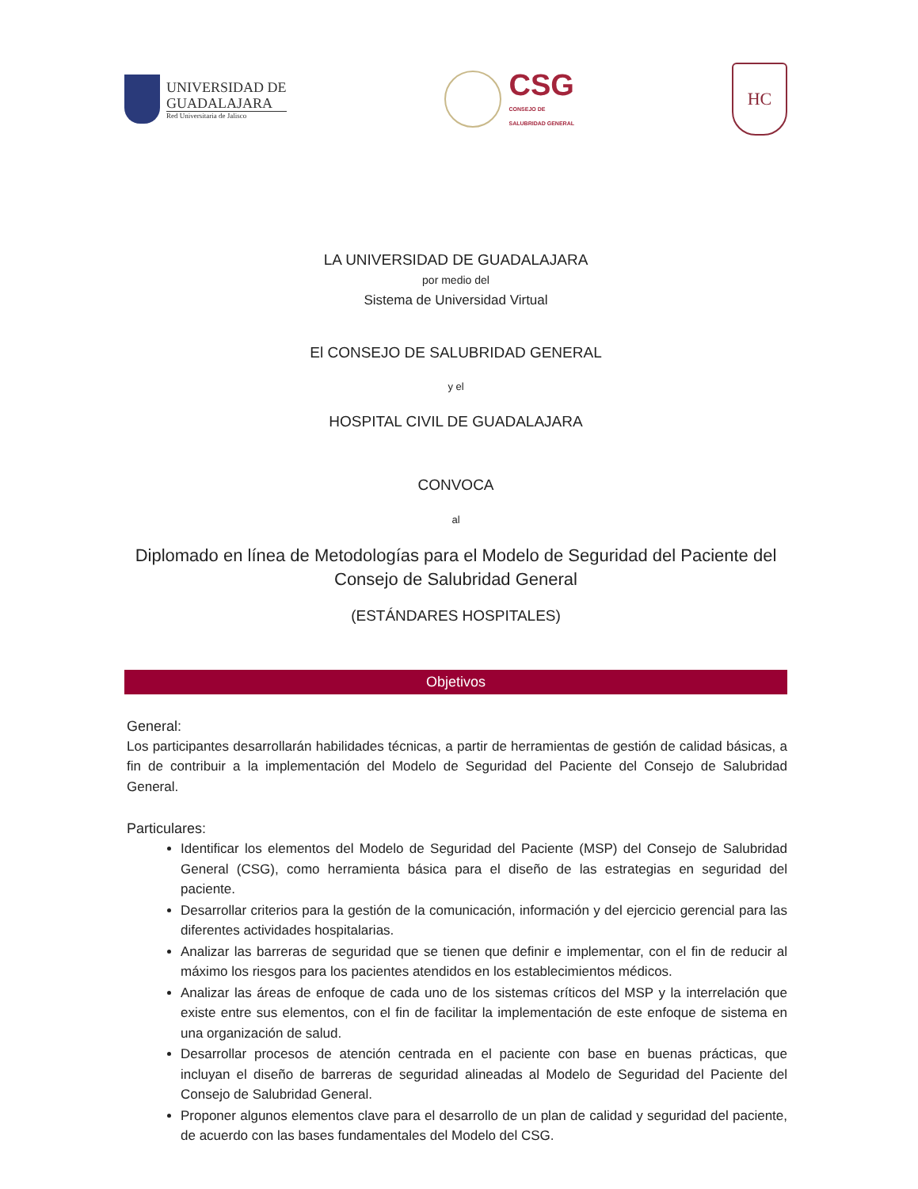UNIVERSIDAD DE
GUADALAJARA
Red Universitaria de Jalisco
CSG
CONSEJO DE
SALUBRIDAD GENERAL
HC
LA UNIVERSIDAD DE GUADALAJARA
por medio del
Sistema de Universidad Virtual
El CONSEJO DE SALUBRIDAD GENERAL
y el
HOSPITAL CIVIL DE GUADALAJARA
CONVOCA
al
Diplomado en línea de Metodologías para el Modelo de Seguridad del Paciente del Consejo de Salubridad General
(ESTÁNDARES HOSPITALES)
Objetivos
General:
Los participantes desarrollarán habilidades técnicas, a partir de herramientas de gestión de calidad básicas, a fin de contribuir a la implementación del Modelo de Seguridad del Paciente del Consejo de Salubridad General.
Particulares:
Identificar los elementos del Modelo de Seguridad del Paciente (MSP) del Consejo de Salubridad General (CSG), como herramienta básica para el diseño de las estrategias en seguridad del paciente.
Desarrollar criterios para la gestión de la comunicación, información y del ejercicio gerencial para las diferentes actividades hospitalarias.
Analizar las barreras de seguridad que se tienen que definir e implementar, con el fin de reducir al máximo los riesgos para los pacientes atendidos en los establecimientos médicos.
Analizar las áreas de enfoque de cada uno de los sistemas críticos del MSP y la interrelación que existe entre sus elementos, con el fin de facilitar la implementación de este enfoque de sistema en una organización de salud.
Desarrollar procesos de atención centrada en el paciente con base en buenas prácticas, que incluyan el diseño de barreras de seguridad alineadas al Modelo de Seguridad del Paciente del Consejo de Salubridad General.
Proponer algunos elementos clave para el desarrollo de un plan de calidad y seguridad del paciente, de acuerdo con las bases fundamentales del Modelo del CSG.